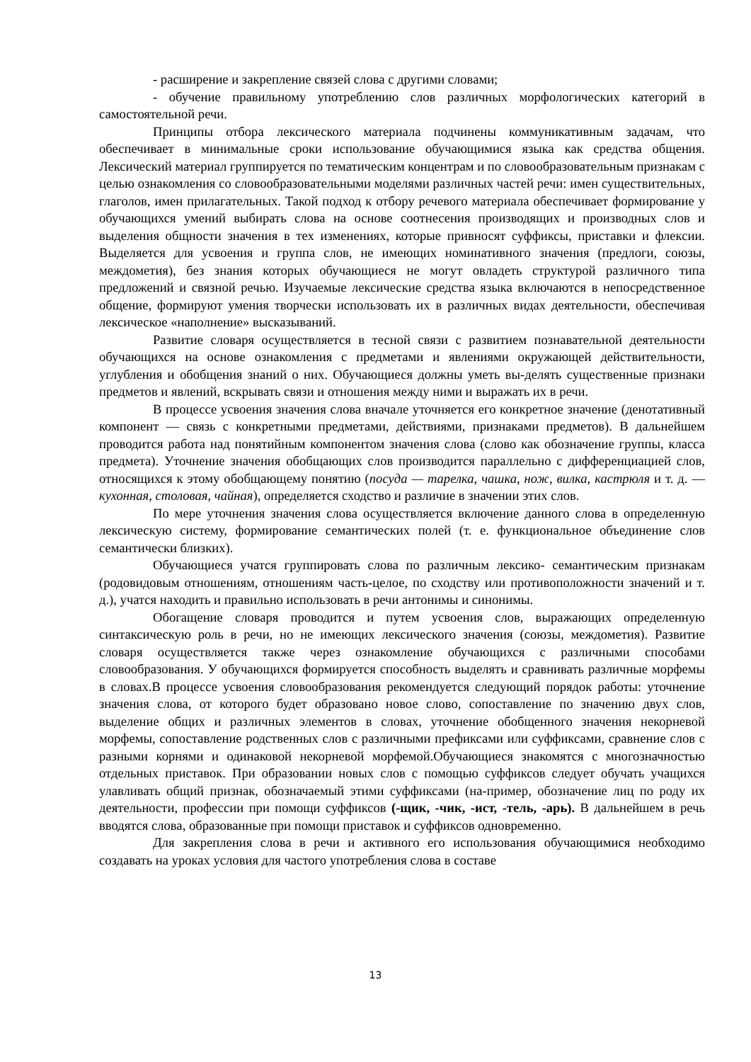- расширение и закрепление связей слова с другими словами;
- обучение правильному употреблению слов различных морфологических категорий в самостоятельной речи.
Принципы отбора лексического материала подчинены коммуникативным задачам, что обеспечивает в минимальные сроки использование обучающимися языка как средства общения. Лексический материал группируется по тематическим концентрам и по словообразовательным признакам с целью ознакомления со словообразовательными моделями различных частей речи: имен существительных, глаголов, имен прилагательных. Такой подход к отбору речевого материала обеспечивает формирование у обучающихся умений выбирать слова на основе соотнесения производящих и производных слов и выделения общности значения в тех изменениях, которые привносят суффиксы, приставки и флексии. Выделяется для усвоения и группа слов, не имеющих номинативного значения (предлоги, союзы, междометия), без знания которых обучающиеся не могут овладеть структурой различного типа предложений и связной речью. Изучаемые лексические средства языка включаются в непосредственное общение, формируют умения творчески использовать их в различных видах деятельности, обеспечивая лексическое «наполнение» высказываний.
Развитие словаря осуществляется в тесной связи с развитием познавательной деятельности обучающихся на основе ознакомления с предметами и явлениями окружающей действительности, углубления и обобщения знаний о них. Обучающиеся должны уметь вы-делять существенные признаки предметов и явлений, вскрывать связи и отношения между ними и выражать их в речи.
В процессе усвоения значения слова вначале уточняется его конкретное значение (денотативный компонент — связь с конкретными предметами, действиями, признаками предметов). В дальнейшем проводится работа над понятийным компонентом значения слова (слово как обозначение группы, класса предмета). Уточнение значения обобщающих слов производится параллельно с дифференциацией слов, относящихся к этому обобщающему понятию (посуда — тарелка, чашка, нож, вилка, кастрюля и т. д. — кухонная, столовая, чайная), определяется сходство и различие в значении этих слов.
По мере уточнения значения слова осуществляется включение данного слова в определенную лексическую систему, формирование семантических полей (т. е. функциональное объединение слов семантически близких).
Обучающиеся учатся группировать слова по различным лексико- семантическим признакам (родовидовым отношениям, отношениям часть-целое, по сходству или противоположности значений и т. д.), учатся находить и правильно использовать в речи антонимы и синонимы.
Обогащение словаря проводится и путем усвоения слов, выражающих определенную синтаксическую роль в речи, но не имеющих лексического значения (союзы, междометия). Развитие словаря осуществляется также через ознакомление обучающихся с различными способами словообразования. У обучающихся формируется способность выделять и сравнивать различные морфемы в словах.В процессе усвоения словообразования рекомендуется следующий порядок работы: уточнение значения слова, от которого будет образовано новое слово, сопоставление по значению двух слов, выделение общих и различных элементов в словах, уточнение обобщенного значения некорневой морфемы, сопоставление родственных слов с различными префиксами или суффиксами, сравнение слов с разными корнями и одинаковой некорневой морфемой.Обучающиеся знакомятся с многозначностью отдельных приставок. При образовании новых слов с помощью суффиксов следует обучать учащихся улавливать общий признак, обозначаемый этими суффиксами (на-пример, обозначение лиц по роду их деятельности, профессии при помощи суффиксов (-щик, -чик, -ист, -тель, -арь). В дальнейшем в речь вводятся слова, образованные при помощи приставок и суффиксов одновременно.
Для закрепления слова в речи и активного его использования обучающимися необходимо создавать на уроках условия для частого употребления слова в составе
13